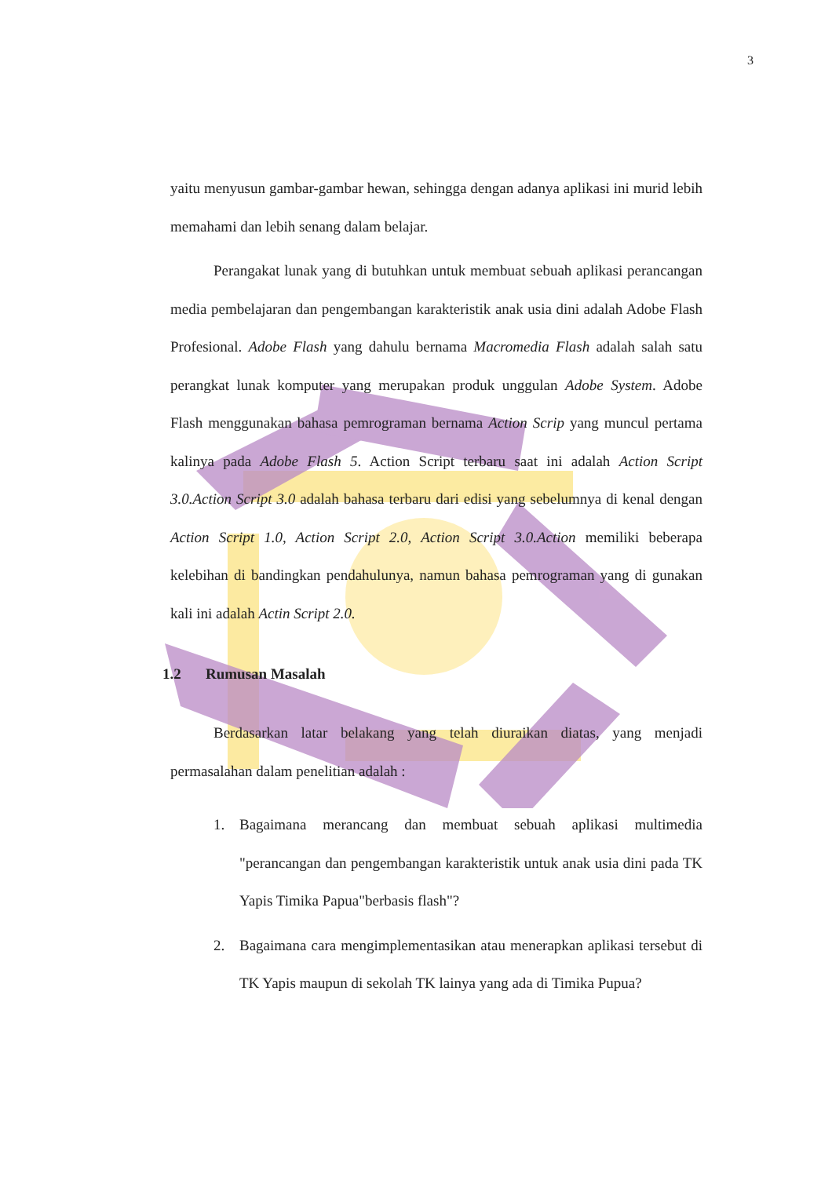3
yaitu menyusun gambar-gambar hewan, sehingga dengan adanya aplikasi ini murid lebih memahami dan lebih senang dalam belajar.
Perangakat lunak yang di butuhkan untuk membuat sebuah aplikasi perancangan media pembelajaran dan pengembangan karakteristik anak usia dini adalah Adobe Flash Profesional. Adobe Flash yang dahulu bernama Macromedia Flash adalah salah satu perangkat lunak komputer yang merupakan produk unggulan Adobe System. Adobe Flash menggunakan bahasa pemrograman bernama Action Scrip yang muncul pertama kalinya pada Adobe Flash 5. Action Script terbaru saat ini adalah Action Script 3.0.Action Script 3.0 adalah bahasa terbaru dari edisi yang sebelumnya di kenal dengan Action Script 1.0, Action Script 2.0, Action Script 3.0.Action memiliki beberapa kelebihan di bandingkan pendahulunya, namun bahasa pemrograman yang di gunakan kali ini adalah Actin Script 2.0.
1.2 Rumusan Masalah
Berdasarkan latar belakang yang telah diuraikan diatas, yang menjadi permasalahan dalam penelitian adalah :
1. Bagaimana merancang dan membuat sebuah aplikasi multimedia "perancangan dan pengembangan karakteristik untuk anak usia dini pada TK Yapis Timika Papua"berbasis flash"?
2. Bagaimana cara mengimplementasikan atau menerapkan aplikasi tersebut di TK Yapis maupun di sekolah TK lainya yang ada di Timika Pupua?